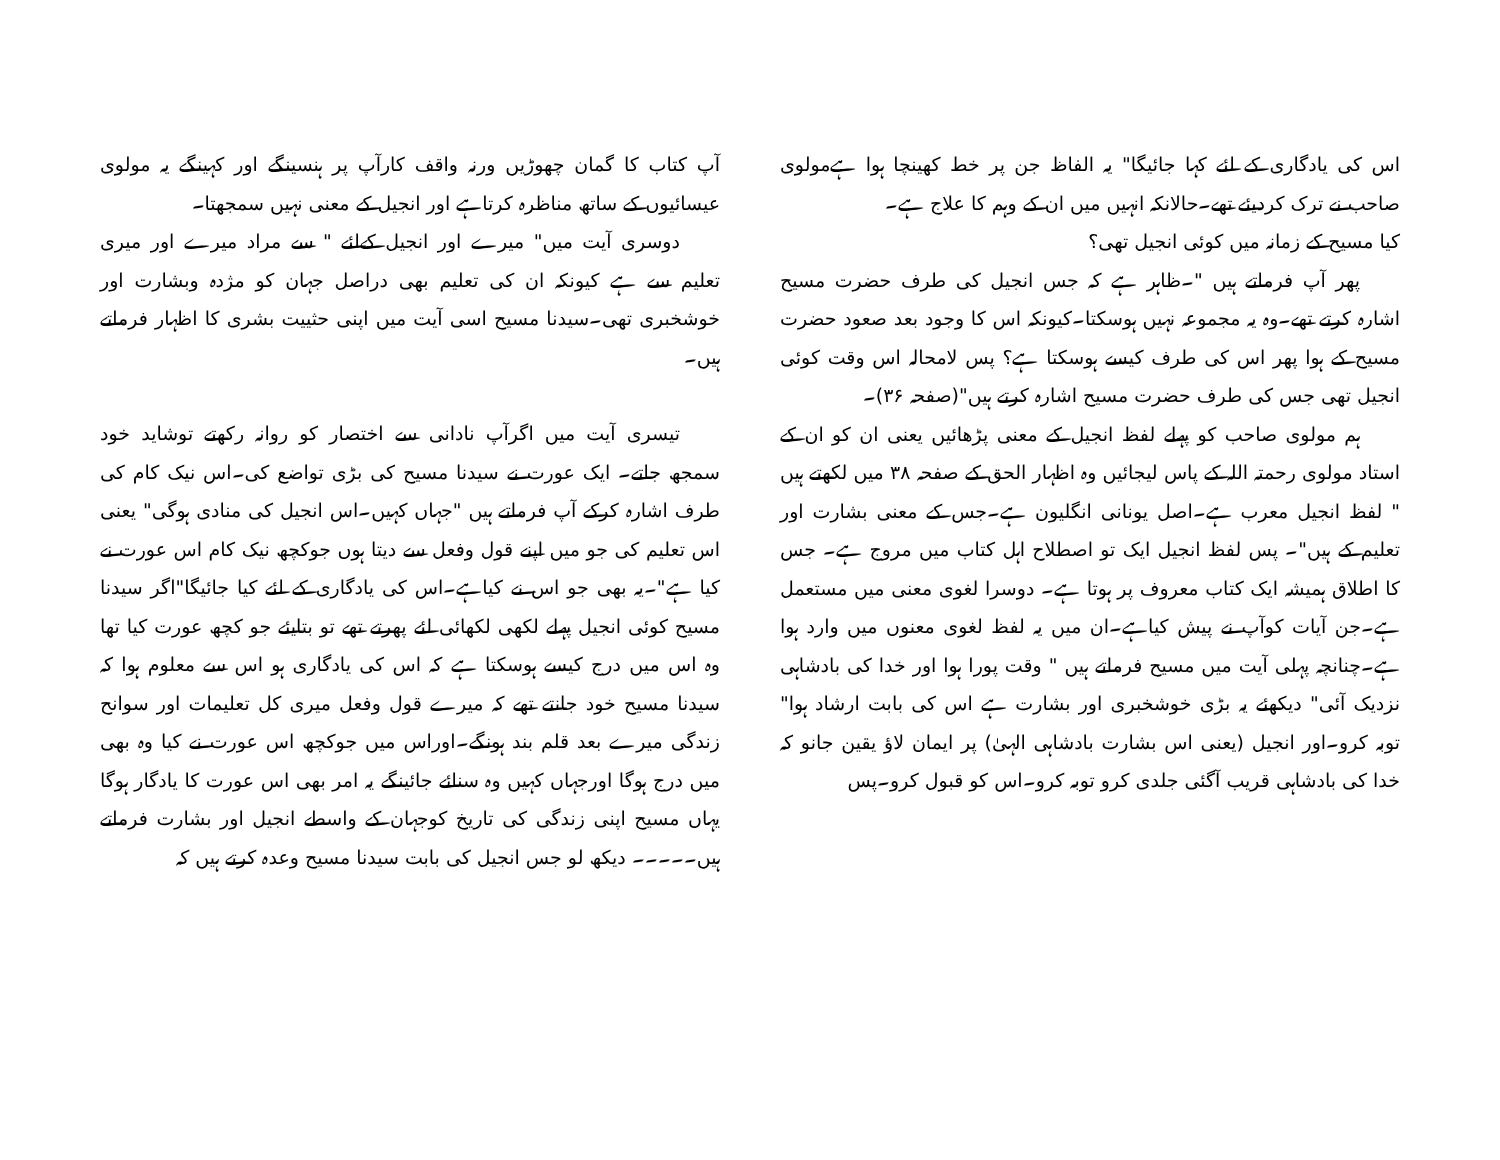اس کی یادگاری کے لئے کہا جائیگا" یہ الفاظ جن پر خط کھینچا ہوا ہےمولوی صاحب نے ترک کردیئے تھے۔حالانکہ انہیں میں ان کے وہم کا علاج ہے۔
کیا مسیح کے زمانہ میں کوئی انجیل تھی؟
پھر آپ فرماتے ہیں "۔ظاہر ہے کہ جس انجیل کی طرف حضرت مسیح اشارہ کرتے تھے۔وہ یہ مجموعہ نہیں ہوسکتا۔کیونکہ اس کا وجود بعد صعود حضرت مسیح کے ہوا پھر اس کی طرف کیسے ہوسکتا ہے؟ پس لامحالہ اس وقت کوئی انجیل تھی جس کی طرف حضرت مسیح اشارہ کرتے ہیں"(صفحہ ۳۶)۔
ہم مولوی صاحب کو پہلے لفظ انجیل کے معنی پڑھائیں یعنی ان کو ان کے استاد مولوی رحمتہ اللہ کے پاس لیجائیں وہ اظہار الحق کے صفحہ ۳۸ میں لکھتے ہیں " لفظ انجیل معرب ہے۔اصل یونانی انگلیون ہے۔جس کے معنی بشارت اور تعلیم کے ہیں"۔ پس لفظ انجیل ایک تو اصطلاح اہل کتاب میں مروج ہے۔ جس کا اطلاق ہمیشہ ایک کتاب معروف پر ہوتا ہے۔ دوسرا لغوی معنی میں مستعمل ہے۔جن آیات کوآپ نے پیش کیاہے۔ان میں یہ لفظ لغوی معنوں میں وارد ہوا ہے۔چنانچہ پہلی آیت میں مسیح فرماتے ہیں " وقت پورا ہوا اور خدا کی بادشاہی نزدیک آئی" دیکھئے یہ بڑی خوشخبری اور بشارت ہے اس کی بابت ارشاد ہوا" توبہ کرو۔اور انجیل (یعنی اس بشارت بادشاہی الہیٰ) پر ایمان لاؤ یقین جانو کہ خدا کی بادشاہی قریب آگئی جلدی کرو توبہ کرو۔اس کو قبول کرو۔پس
آپ کتاب کا گمان چھوڑیں ورنہ واقف کارآپ پر ہنسینگے اور کہینگے یہ مولوی عیسائیوں کے ساتھ مناظرہ کرتاہے اور انجیل کے معنی نہیں سمجھتا۔
دوسری آیت میں" میرے اور انجیل کےلئے " سے مراد میرے اور میری تعلیم سے ہے کیونکہ ان کی تعلیم بھی دراصل جہان کو مژدہ وبشارت اور خوشخبری تھی۔سیدنا مسیح اسی آیت میں اپنی حثییت بشری کا اظہار فرماتے ہیں۔
تیسری آیت میں اگرآپ نادانی سے اختصار کو روانہ رکھتے توشاید خود سمجھ جاتے۔ ایک عورت نے سیدنا مسیح کی بڑی تواضع کی۔اس نیک کام کی طرف اشارہ کرکے آپ فرماتے ہیں "جہاں کہیں۔اس انجیل کی منادی ہوگی" یعنی اس تعلیم کی جو میں اپنے قول وفعل سے دیتا ہوں جوکچھ نیک کام اس عورت نے کیا ہے"۔یہ بھی جو اس نے کیاہے۔اس کی یادگاری کے لئے کیا جائیگا"اگر سیدنا مسیح کوئی انجیل پہلے لکھی لکھائی لئے پھرتے تھے تو بتایئے جو کچھ عورت کیا تھا وہ اس میں درج کیسے ہوسکتا ہے کہ اس کی یادگاری ہو اس سے معلوم ہوا کہ سیدنا مسیح خود جانتے تھے کہ میرے قول وفعل میری کل تعلیمات اور سوانح زندگی میرے بعد قلم بند ہونگے۔اوراس میں جوکچھ اس عورت نے کیا وہ بھی میں درج ہوگا اورجہاں کہیں وہ سنائے جائینگے یہ امر بھی اس عورت کا یادگار ہوگا یہاں مسیح اپنی زندگی کی تاریخ کوجہان کے واسطے انجیل اور بشارت فرماتے ہیں۔۔۔۔۔ دیکھ لو جس انجیل کی بابت سیدنا مسیح وعدہ کرتے ہیں کہ